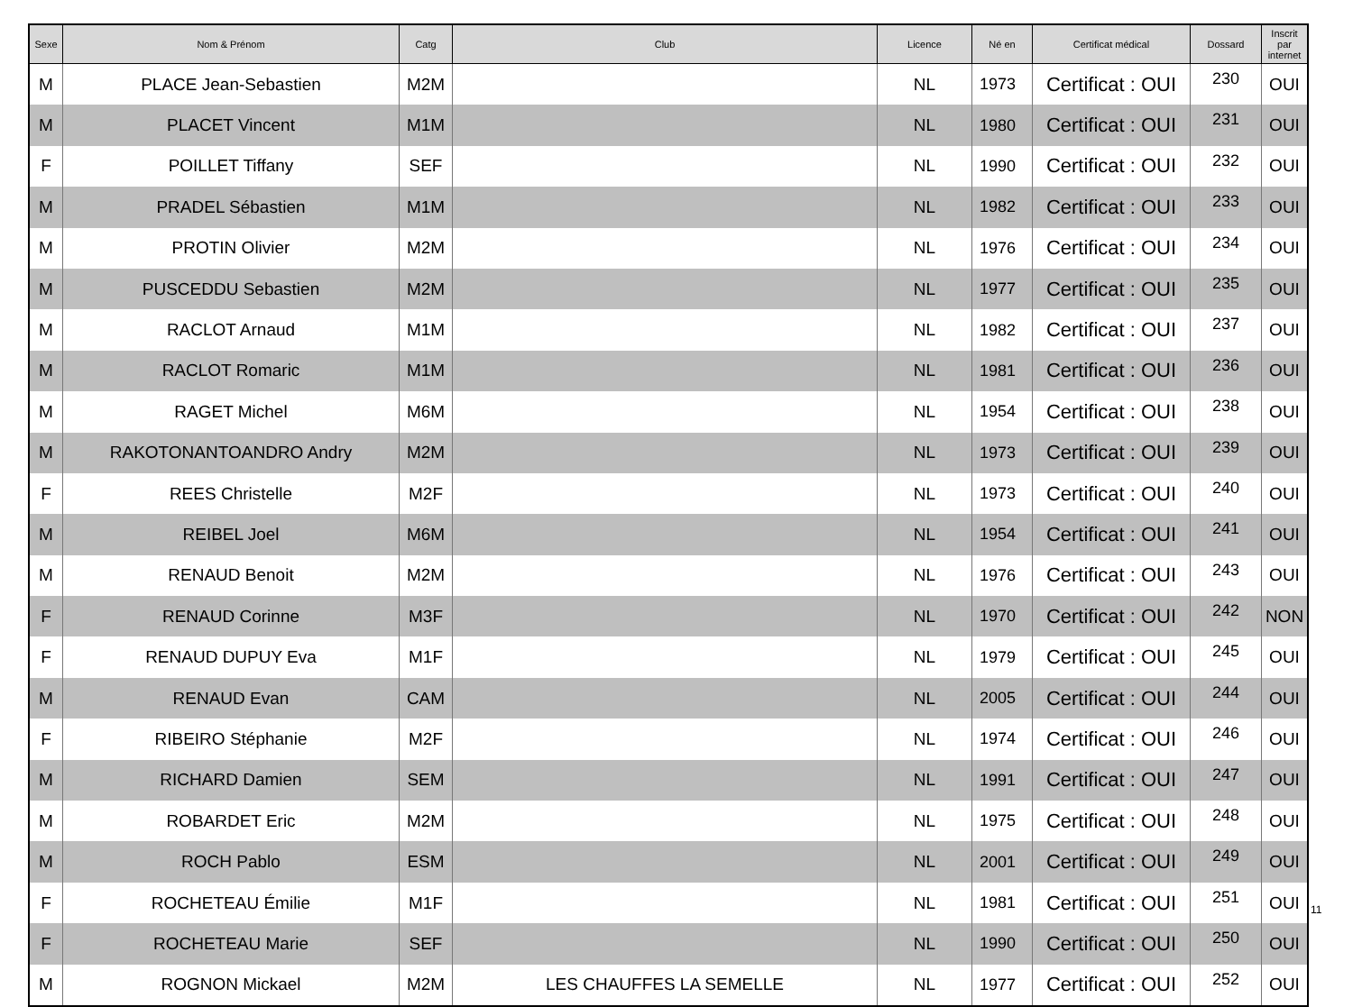| Sexe | Nom & Prénom | Catg | Club | Licence | Né en | Certificat médical | Dossard | Inscrit par internet |
| --- | --- | --- | --- | --- | --- | --- | --- | --- |
| M | PLACE Jean-Sebastien | M2M | | NL | 1973 | Certificat : OUI | 230 | OUI |
| M | PLACET Vincent | M1M | | NL | 1980 | Certificat : OUI | 231 | OUI |
| F | POILLET Tiffany | SEF | | NL | 1990 | Certificat : OUI | 232 | OUI |
| M | PRADEL Sébastien | M1M | | NL | 1982 | Certificat : OUI | 233 | OUI |
| M | PROTIN Olivier | M2M | | NL | 1976 | Certificat : OUI | 234 | OUI |
| M | PUSCEDDU Sebastien | M2M | | NL | 1977 | Certificat : OUI | 235 | OUI |
| M | RACLOT Arnaud | M1M | | NL | 1982 | Certificat : OUI | 237 | OUI |
| M | RACLOT Romaric | M1M | | NL | 1981 | Certificat : OUI | 236 | OUI |
| M | RAGET Michel | M6M | | NL | 1954 | Certificat : OUI | 238 | OUI |
| M | RAKOTONANTOANDRO Andry | M2M | | NL | 1973 | Certificat : OUI | 239 | OUI |
| F | REES Christelle | M2F | | NL | 1973 | Certificat : OUI | 240 | OUI |
| M | REIBEL Joel | M6M | | NL | 1954 | Certificat : OUI | 241 | OUI |
| M | RENAUD Benoit | M2M | | NL | 1976 | Certificat : OUI | 243 | OUI |
| F | RENAUD Corinne | M3F | | NL | 1970 | Certificat : OUI | 242 | NON |
| F | RENAUD DUPUY Eva | M1F | | NL | 1979 | Certificat : OUI | 245 | OUI |
| M | RENAUD Evan | CAM | | NL | 2005 | Certificat : OUI | 244 | OUI |
| F | RIBEIRO Stéphanie | M2F | | NL | 1974 | Certificat : OUI | 246 | OUI |
| M | RICHARD Damien | SEM | | NL | 1991 | Certificat : OUI | 247 | OUI |
| M | ROBARDET Eric | M2M | | NL | 1975 | Certificat : OUI | 248 | OUI |
| M | ROCH Pablo | ESM | | NL | 2001 | Certificat : OUI | 249 | OUI |
| F | ROCHETEAU Émilie | M1F | | NL | 1981 | Certificat : OUI | 251 | OUI |
| F | ROCHETEAU Marie | SEF | | NL | 1990 | Certificat : OUI | 250 | OUI |
| M | ROGNON Mickael | M2M | LES CHAUFFES LA SEMELLE | NL | 1977 | Certificat : OUI | 252 | OUI |
11